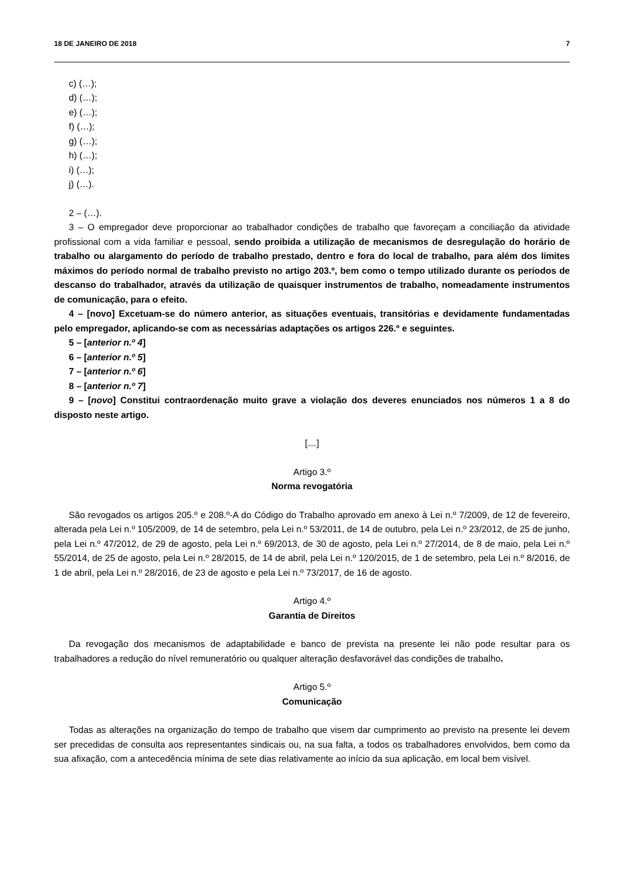18 DE JANEIRO DE 2018 7
c) (…);
d) (…);
e) (…);
f) (…);
g) (…);
h) (…);
i) (…);
j) (…).
2 – (…).
3 – O empregador deve proporcionar ao trabalhador condições de trabalho que favoreçam a conciliação da atividade profissional com a vida familiar e pessoal, sendo proibida a utilização de mecanismos de desregulação do horário de trabalho ou alargamento do período de trabalho prestado, dentro e fora do local de trabalho, para além dos limites máximos do período normal de trabalho previsto no artigo 203.º, bem como o tempo utilizado durante os períodos de descanso do trabalhador, através da utilização de quaisquer instrumentos de trabalho, nomeadamente instrumentos de comunicação, para o efeito.
4 – [novo] Excetuam-se do número anterior, as situações eventuais, transitórias e devidamente fundamentadas pelo empregador, aplicando-se com as necessárias adaptações os artigos 226.º e seguintes.
5 – [anterior n.º 4]
6 – [anterior n.º 5]
7 – [anterior n.º 6]
8 – [anterior n.º 7]
9 – [novo] Constitui contraordenação muito grave a violação dos deveres enunciados nos números 1 a 8 do disposto neste artigo.
[…]
Artigo 3.º
Norma revogatória
São revogados os artigos 205.º e 208.º-A do Código do Trabalho aprovado em anexo à Lei n.º 7/2009, de 12 de fevereiro, alterada pela Lei n.º 105/2009, de 14 de setembro, pela Lei n.º 53/2011, de 14 de outubro, pela Lei n.º 23/2012, de 25 de junho, pela Lei n.º 47/2012, de 29 de agosto, pela Lei n.º 69/2013, de 30 de agosto, pela Lei n.º 27/2014, de 8 de maio, pela Lei n.º 55/2014, de 25 de agosto, pela Lei n.º 28/2015, de 14 de abril, pela Lei n.º 120/2015, de 1 de setembro, pela Lei n.º 8/2016, de 1 de abril, pela Lei n.º 28/2016, de 23 de agosto e pela Lei n.º 73/2017, de 16 de agosto.
Artigo 4.º
Garantia de Direitos
Da revogação dos mecanismos de adaptabilidade e banco de prevista na presente lei não pode resultar para os trabalhadores a redução do nível remuneratório ou qualquer alteração desfavorável das condições de trabalho.
Artigo 5.º
Comunicação
Todas as alterações na organização do tempo de trabalho que visem dar cumprimento ao previsto na presente lei devem ser precedidas de consulta aos representantes sindicais ou, na sua falta, a todos os trabalhadores envolvidos, bem como da sua afixação, com a antecedência mínima de sete dias relativamente ao início da sua aplicação, em local bem visível.